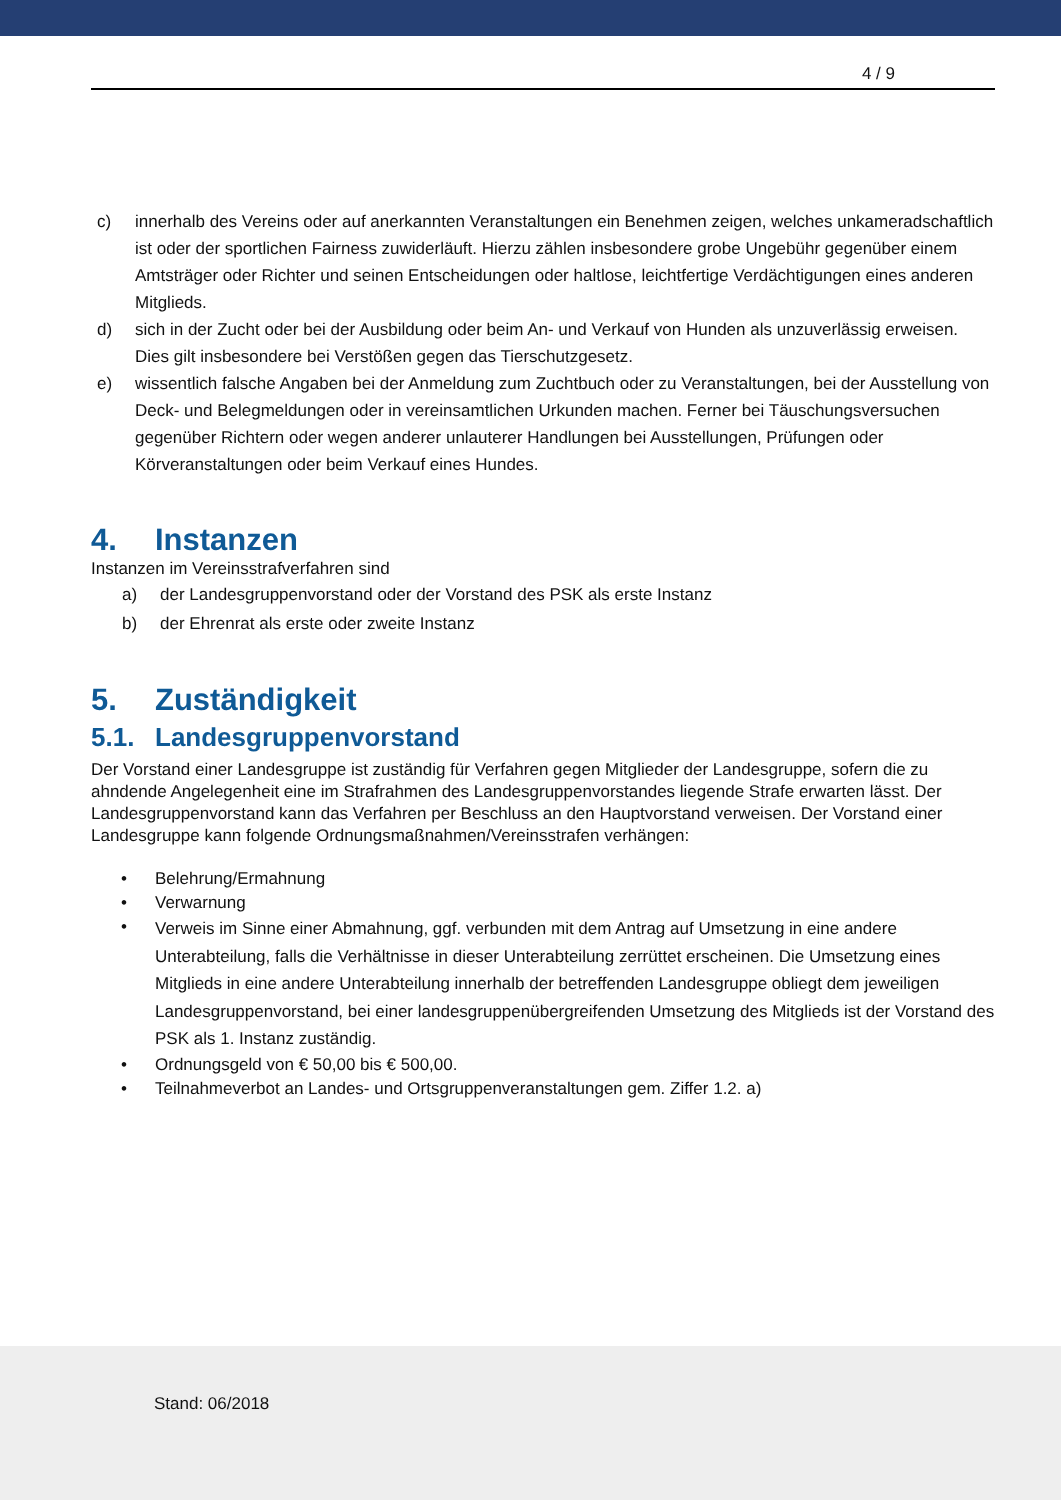4 / 9
c) innerhalb des Vereins oder auf anerkannten Veranstaltungen ein Benehmen zeigen, welches unkameradschaftlich ist oder der sportlichen Fairness zuwiderläuft. Hierzu zählen insbesondere grobe Ungebühr gegenüber einem Amtsträger oder Richter und seinen Entscheidungen oder haltlose, leichtfertige Verdächtigungen eines anderen Mitglieds.
d) sich in der Zucht oder bei der Ausbildung oder beim An- und Verkauf von Hunden als unzuverlässig erweisen. Dies gilt insbesondere bei Verstößen gegen das Tierschutzgesetz.
e) wissentlich falsche Angaben bei der Anmeldung zum Zuchtbuch oder zu Veranstaltungen, bei der Ausstellung von Deck- und Belegmeldungen oder in vereinsamtlichen Urkunden machen. Ferner bei Täuschungsversuchen gegenüber Richtern oder wegen anderer unlauterer Handlungen bei Ausstellungen, Prüfungen oder Körveranstaltungen oder beim Verkauf eines Hundes.
4. Instanzen
Instanzen im Vereinsstrafverfahren sind
a) der Landesgruppenvorstand oder der Vorstand des PSK als erste Instanz
b) der Ehrenrat als erste oder zweite Instanz
5. Zuständigkeit
5.1. Landesgruppenvorstand
Der Vorstand einer Landesgruppe ist zuständig für Verfahren gegen Mitglieder der Landesgruppe, sofern die zu ahndende Angelegenheit eine im Strafrahmen des Landesgruppenvorstandes liegende Strafe erwarten lässt. Der Landesgruppenvorstand kann das Verfahren per Beschluss an den Hauptvorstand verweisen. Der Vorstand einer Landesgruppe kann folgende Ordnungsmaßnahmen/Vereinsstrafen verhängen:
• Belehrung/Ermahnung
• Verwarnung
• Verweis im Sinne einer Abmahnung, ggf. verbunden mit dem Antrag auf Umsetzung in eine andere Unterabteilung, falls die Verhältnisse in dieser Unterabteilung zerrüttet erscheinen. Die Umsetzung eines Mitglieds in eine andere Unterabteilung innerhalb der betreffenden Landesgruppe obliegt dem jeweiligen Landesgruppenvorstand, bei einer landesgruppenübergreifenden Umsetzung des Mitglieds ist der Vorstand des PSK als 1. Instanz zuständig.
• Ordnungsgeld von € 50,00 bis € 500,00.
• Teilnahmeverbot an Landes- und Ortsgruppenveranstaltungen gem. Ziffer 1.2. a)
Stand: 06/2018